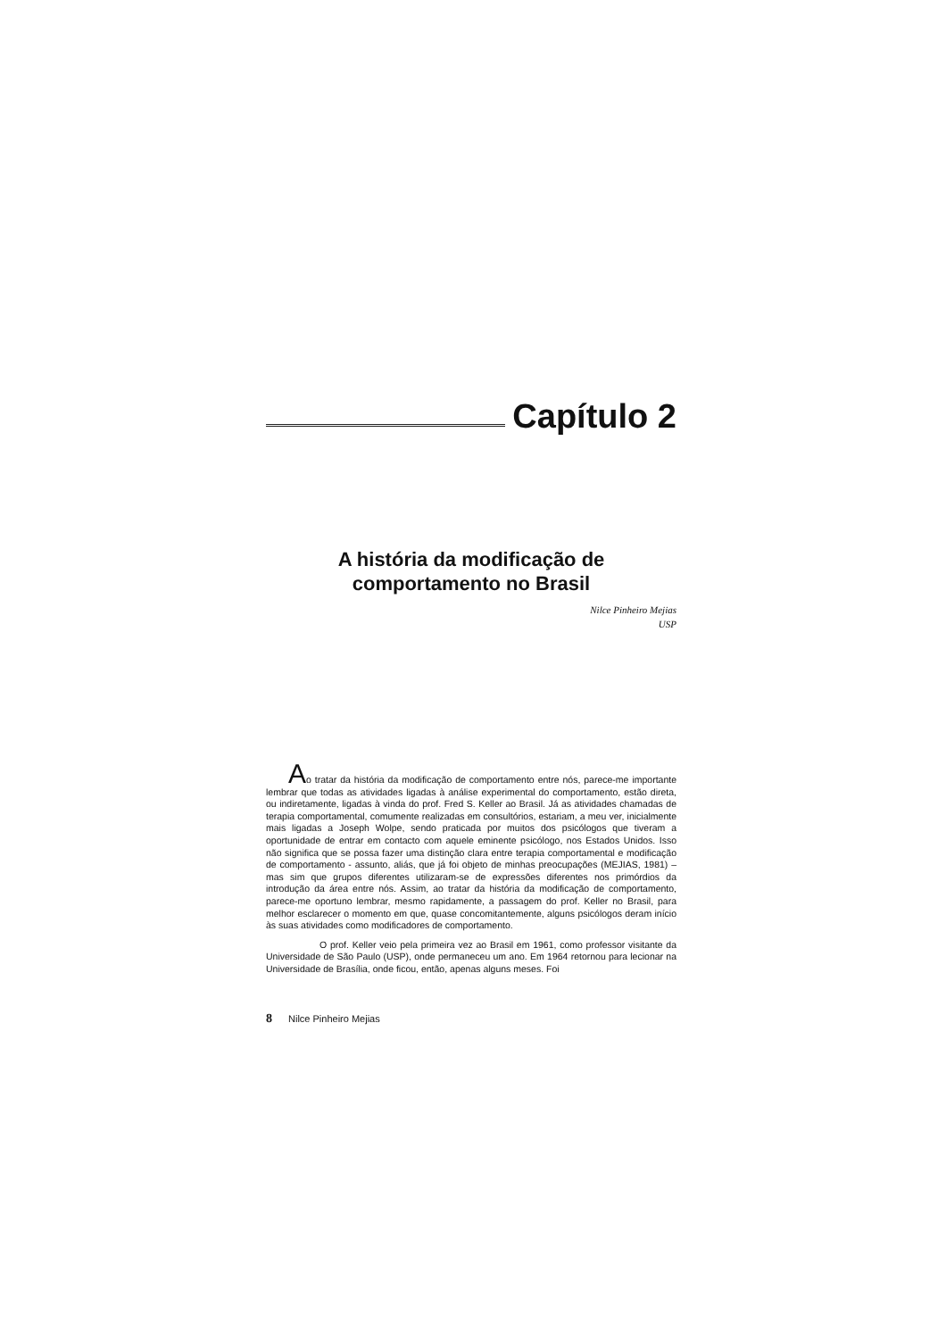Capítulo 2
A história da modificação de
comportamento no Brasil
Nilce Pinheiro Mejias
USP
Ao tratar da história da modificação de comportamento entre nós, parece-me importante lembrar que todas as atividades ligadas à análise experimental do comportamento, estão direta, ou indiretamente, ligadas à vinda do prof. Fred S. Keller ao Brasil. Já as atividades chamadas de terapia comportamental, comumente realizadas em consultórios, estariam, a meu ver, inicialmente mais ligadas a Joseph Wolpe, sendo praticada por muitos dos psicólogos que tiveram a oportunidade de entrar em contacto com aquele eminente psicólogo, nos Estados Unidos. Isso não significa que se possa fazer uma distinção clara entre terapia comportamental e modificação de comportamento - assunto, aliás, que já foi objeto de minhas preocupações (MEJIAS, 1981) – mas sim que grupos diferentes utilizaram-se de expressões diferentes nos primórdios da introdução da área entre nós. Assim, ao tratar da história da modificação de comportamento, parece-me oportuno lembrar, mesmo rapidamente, a passagem do prof. Keller no Brasil, para melhor esclarecer o momento em que, quase concomitantemente, alguns psicólogos deram início às suas atividades como modificadores de comportamento.
O prof. Keller veio pela primeira vez ao Brasil em 1961, como professor visitante da Universidade de São Paulo (USP), onde permaneceu um ano. Em 1964 retornou para lecionar na Universidade de Brasília, onde ficou, então, apenas alguns meses. Foi
8 Nilce Pinheiro Mejias